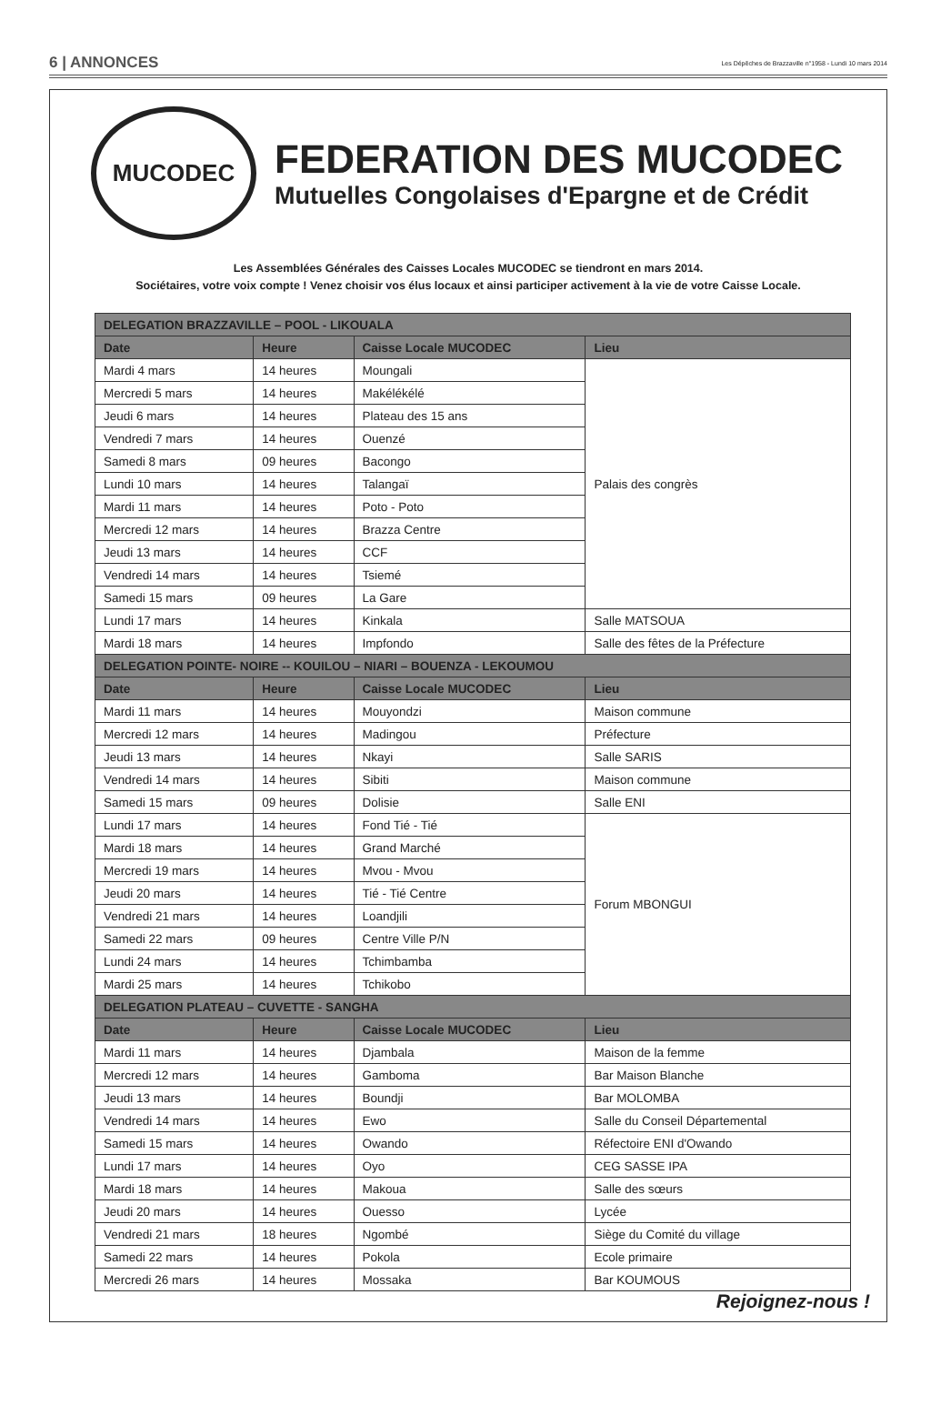6 | ANNONCES Les Dépêches de Brazzaville n°1958 - Lundi 10 mars 2014
MUCODEC
FEDERATION DES MUCODEC
Mutuelles Congolaises d'Epargne et de Crédit
Les Assemblées Générales des Caisses Locales MUCODEC se tiendront en mars 2014.
Sociétaires, votre voix compte ! Venez choisir vos élus locaux et ainsi participer activement à la vie de votre Caisse Locale.
| DELEGATION BRAZZAVILLE – POOL - LIKOUALA | | | |
| Date | Heure | Caisse Locale MUCODEC | Lieu |
| Mardi 4 mars | 14 heures | Moungali | Palais des congrès |
| Mercredi 5 mars | 14 heures | Makélékélé | |
| Jeudi 6 mars | 14 heures | Plateau des 15 ans | |
| Vendredi 7 mars | 14 heures | Ouenzé | |
| Samedi 8 mars | 09 heures | Bacongo | |
| Lundi 10 mars | 14 heures | Talangaï | |
| Mardi 11 mars | 14 heures | Poto - Poto | |
| Mercredi 12 mars | 14 heures | Brazza Centre | |
| Jeudi 13 mars | 14 heures | CCF | |
| Vendredi 14 mars | 14 heures | Tsiemé | |
| Samedi 15 mars | 09 heures | La Gare | |
| Lundi 17 mars | 14 heures | Kinkala | Salle MATSOUA |
| Mardi 18 mars | 14 heures | Impfondo | Salle des fêtes de la Préfecture |
| DELEGATION POINTE- NOIRE -- KOUILOU – NIARI – BOUENZA - LEKOUMOU | | | |
| Date | Heure | Caisse Locale MUCODEC | Lieu |
| Mardi 11 mars | 14 heures | Mouyondzi | Maison commune |
| Mercredi 12 mars | 14 heures | Madingou | Préfecture |
| Jeudi 13 mars | 14 heures | Nkayi | Salle SARIS |
| Vendredi 14 mars | 14 heures | Sibiti | Maison commune |
| Samedi 15 mars | 09 heures | Dolisie | Salle ENI |
| Lundi 17 mars | 14 heures | Fond Tié - Tié | Forum MBONGUI |
| Mardi 18 mars | 14 heures | Grand Marché | |
| Mercredi 19 mars | 14 heures | Mvou - Mvou | |
| Jeudi 20 mars | 14 heures | Tié - Tié Centre | |
| Vendredi 21 mars | 14 heures | Loandjili | |
| Samedi 22 mars | 09 heures | Centre Ville P/N | |
| Lundi 24 mars | 14 heures | Tchimbamba | |
| Mardi 25 mars | 14 heures | Tchikobo | |
| DELEGATION PLATEAU – CUVETTE - SANGHA | | | |
| Date | Heure | Caisse Locale MUCODEC | Lieu |
| Mardi 11 mars | 14 heures | Djambala | Maison de la femme |
| Mercredi 12 mars | 14 heures | Gamboma | Bar Maison Blanche |
| Jeudi 13 mars | 14 heures | Boundji | Bar MOLOMBA |
| Vendredi 14 mars | 14 heures | Ewo | Salle du Conseil Départemental |
| Samedi 15 mars | 14 heures | Owando | Réfectoire ENI d'Owando |
| Lundi 17 mars | 14 heures | Oyo | CEG SASSE IPA |
| Mardi 18 mars | 14 heures | Makoua | Salle des sœurs |
| Jeudi 20 mars | 14 heures | Ouesso | Lycée |
| Vendredi 21 mars | 18 heures | Ngombé | Siège du Comité du village |
| Samedi 22 mars | 14 heures | Pokola | Ecole primaire |
| Mercredi 26 mars | 14 heures | Mossaka | Bar KOUMOUS |
Rejoignez-nous !